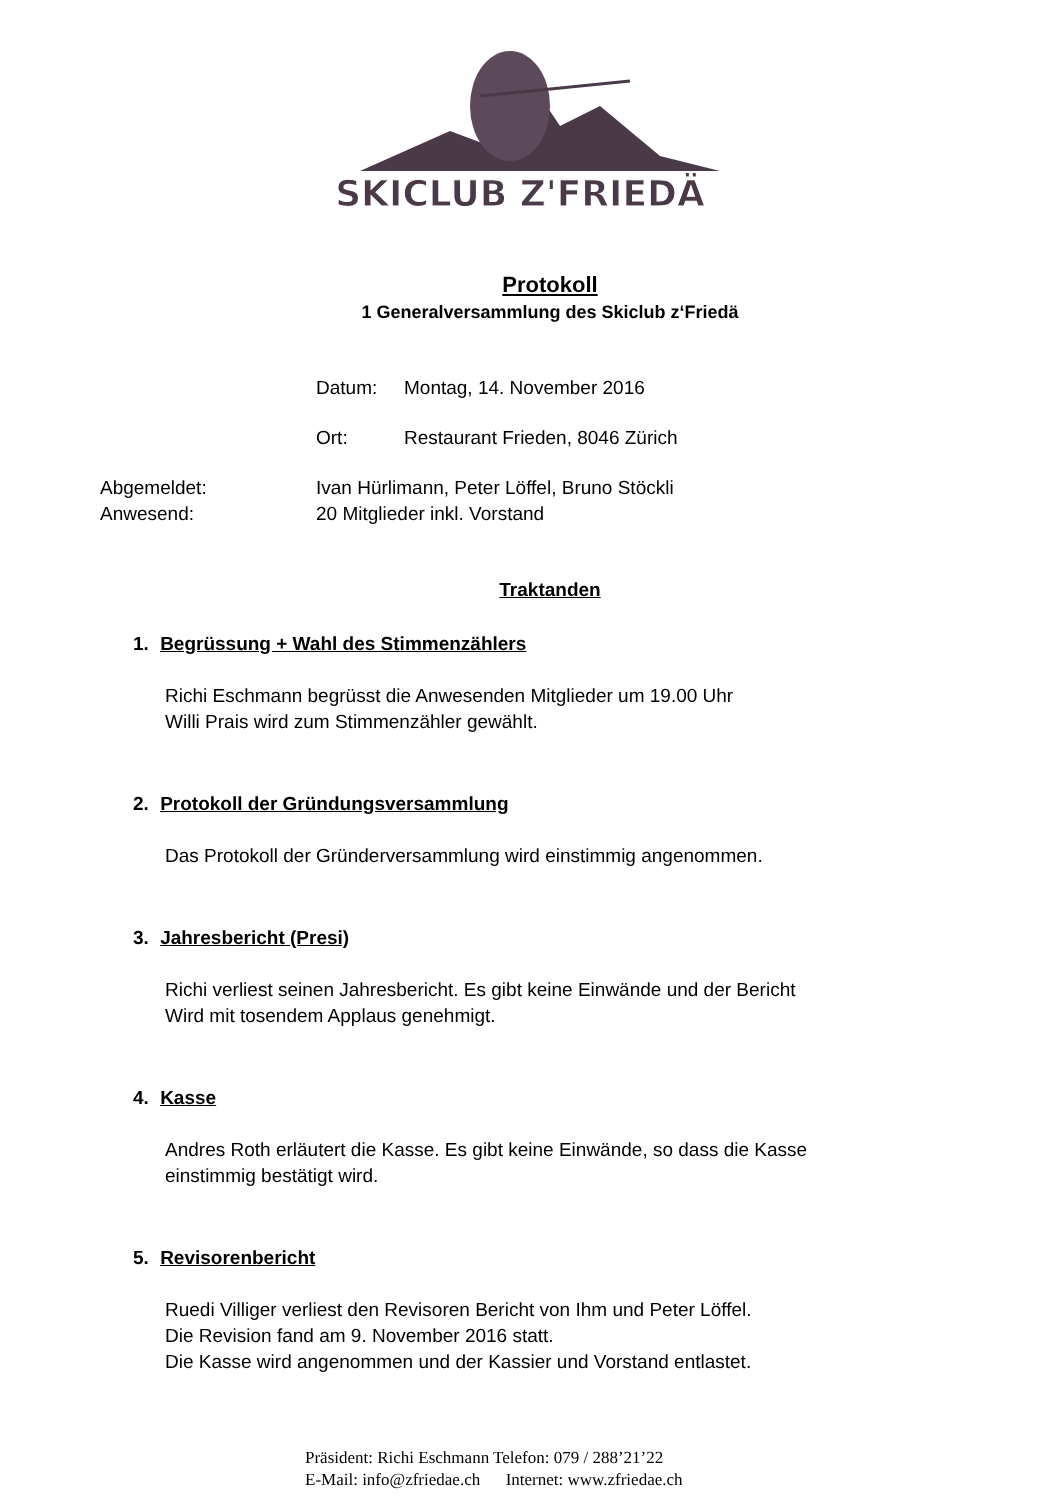SKICLUB Z'FRIEDÄ
Protokoll
1 Generalversammlung des Skiclub z‘Friedä
Datum: Montag, 14. November 2016
Ort: Restaurant Frieden, 8046 Zürich
Abgemeldet: Ivan Hürlimann, Peter Löffel, Bruno Stöckli
Anwesend: 20 Mitglieder inkl. Vorstand
Traktanden
1. Begrüssung + Wahl des Stimmenzählers
Richi Eschmann begrüsst die Anwesenden Mitglieder um 19.00 Uhr
Willi Prais wird zum Stimmenzähler gewählt.
2. Protokoll der Gründungsversammlung
Das Protokoll der Gründerversammlung wird einstimmig angenommen.
3. Jahresbericht (Presi)
Richi verliest seinen Jahresbericht. Es gibt keine Einwände und der Bericht
Wird mit tosendem Applaus genehmigt.
4. Kasse
Andres Roth erläutert die Kasse. Es gibt keine Einwände, so dass die Kasse
einstimmig bestätigt wird.
5. Revisorenbericht
Ruedi Villiger verliest den Revisoren Bericht von Ihm und Peter Löffel.
Die Revision fand am 9. November 2016 statt.
Die Kasse wird angenommen und der Kassier und Vorstand entlastet.
Präsident: Richi Eschmann Telefon: 079 / 288’21’22
E-Mail: info@zfriedae.ch Internet: www.zfriedae.ch